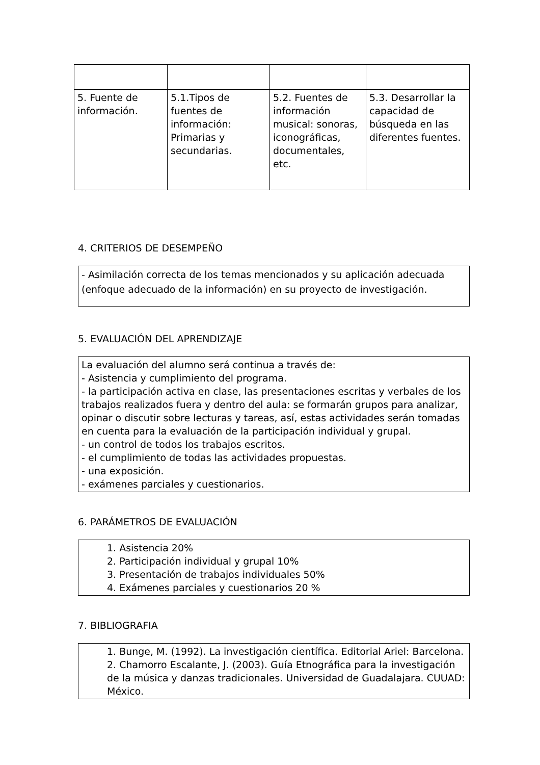| 5. Fuente de información. | 5.1.Tipos de fuentes de información: Primarias y secundarias. | 5.2. Fuentes de información musical: sonoras, iconográficas, documentales, etc. | 5.3. Desarrollar la capacidad de búsqueda en las diferentes fuentes. |
4. CRITERIOS DE DESEMPEÑO
- Asimilación correcta de los temas mencionados y su aplicación adecuada (enfoque adecuado de la información) en su proyecto de investigación.
5. EVALUACIÓN DEL APRENDIZAJE
La evaluación del alumno será continua a través de:
- Asistencia y cumplimiento del programa.
- la participación activa en clase, las presentaciones escritas y verbales de los trabajos realizados fuera y dentro del aula: se formarán grupos para analizar, opinar o discutir sobre lecturas y tareas, así, estas actividades serán tomadas en cuenta para la evaluación de la participación individual y grupal.
- un control de todos los trabajos escritos.
- el cumplimiento de todas las actividades propuestas.
- una exposición.
- exámenes parciales y cuestionarios.
6. PARÁMETROS DE EVALUACIÓN
1. Asistencia 20%
2. Participación individual y grupal 10%
3. Presentación de trabajos individuales 50%
4. Exámenes parciales y cuestionarios 20 %
7. BIBLIOGRAFIA
1. Bunge, M. (1992). La investigación científica. Editorial Ariel: Barcelona.
2. Chamorro Escalante, J. (2003). Guía Etnográfica para la investigación de la música y danzas tradicionales. Universidad de Guadalajara. CUUAD: México.